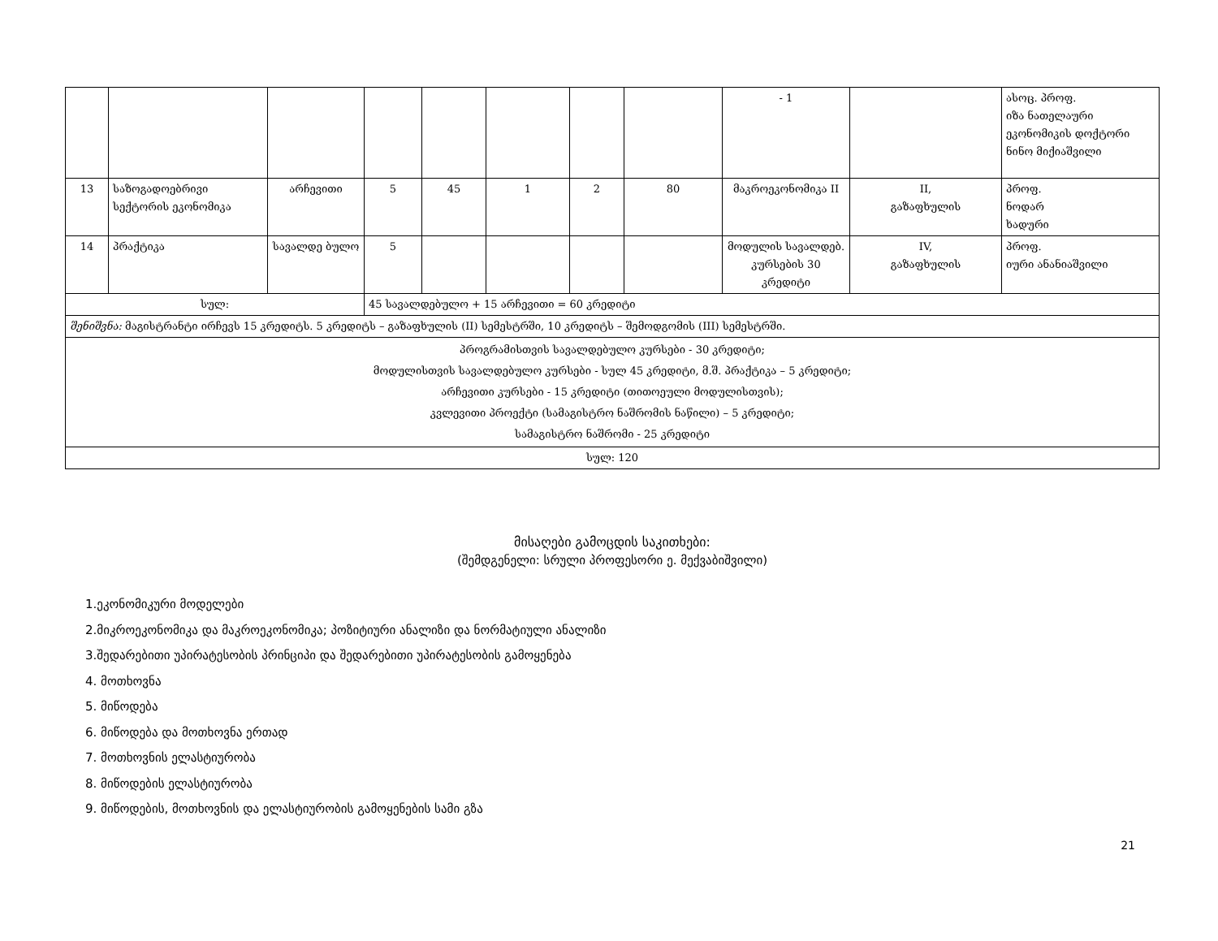| | | | | | | | | - 1 | | ასოც. პროფ. იზა ნათელაური ეკონომიკის დოქტორი ნინო მიქიაშვილი |
| 13 | საზოგადოებრივი სექტორის ეკონომიკა | არჩევითი | 5 | 45 | 1 | 2 | 80 | მაკროეკონომიკა II | II, გაზაფხულის | პროფ. ნოდარ ხადური |
| 14 | პრაქტიკა | სავალდე ბულო | 5 | | | | | მოდულის სავალდებ. კურსების 30 კრედიტი | IV, გაზაფხულის | პროფ. იური ანანიაშვილი |
| სულ: | | | 45 სავალდებულო + 15 არჩევითი = 60 კრედიტი | | | | | | | |
| შენიშვნა: მაგისტრანტი ირჩევს 15 კრედიტს. 5 კრედიტს – გაზაფხულის (II) სემესტრში, 10 კრედიტს – შემოდგომის (III) სემესტრში. | | | | | | | | | | |
| პროგრამისთვის სავალდებულო კურსები - 30 კრედიტი; მოდულისთვის სავალდებულო კურსები - სულ 45 კრედიტი, მ.შ. პრაქტიკა – 5 კრედიტი; არჩევითი კურსები - 15 კრედიტი (თითოეული მოდულისთვის); კვლევითი პროექტი (სამაგისტრო ნაშრომის ნაწილი) – 5 კრედიტი; სამაგისტრო ნაშრომი - 25 კრედიტი | | | | | | | | | | |
| სულ: 120 | | | | | | | | | | |
მისაღები გამოცდის საკითხები:
(შემდგენელი: სრული პროფესორი ე. მექვაბიშვილი)
1.ეკონომიკური მოდელები
2.მიკროეკონომიკა და მაკროეკონომიკა; პოზიტიური ანალიზი და ნორმატიული ანალიზი
3.შედარებითი უპირატესობის პრინციპი და შედარებითი უპირატესობის გამოყენება
4. მოთხოვნა
5. მიწოდება
6. მიწოდება და მოთხოვნა ერთად
7. მოთხოვნის ელასტიურობა
8. მიწოდების ელასტიურობა
9. მიწოდების, მოთხოვნის და ელასტიურობის გამოყენების სამი გზა
21